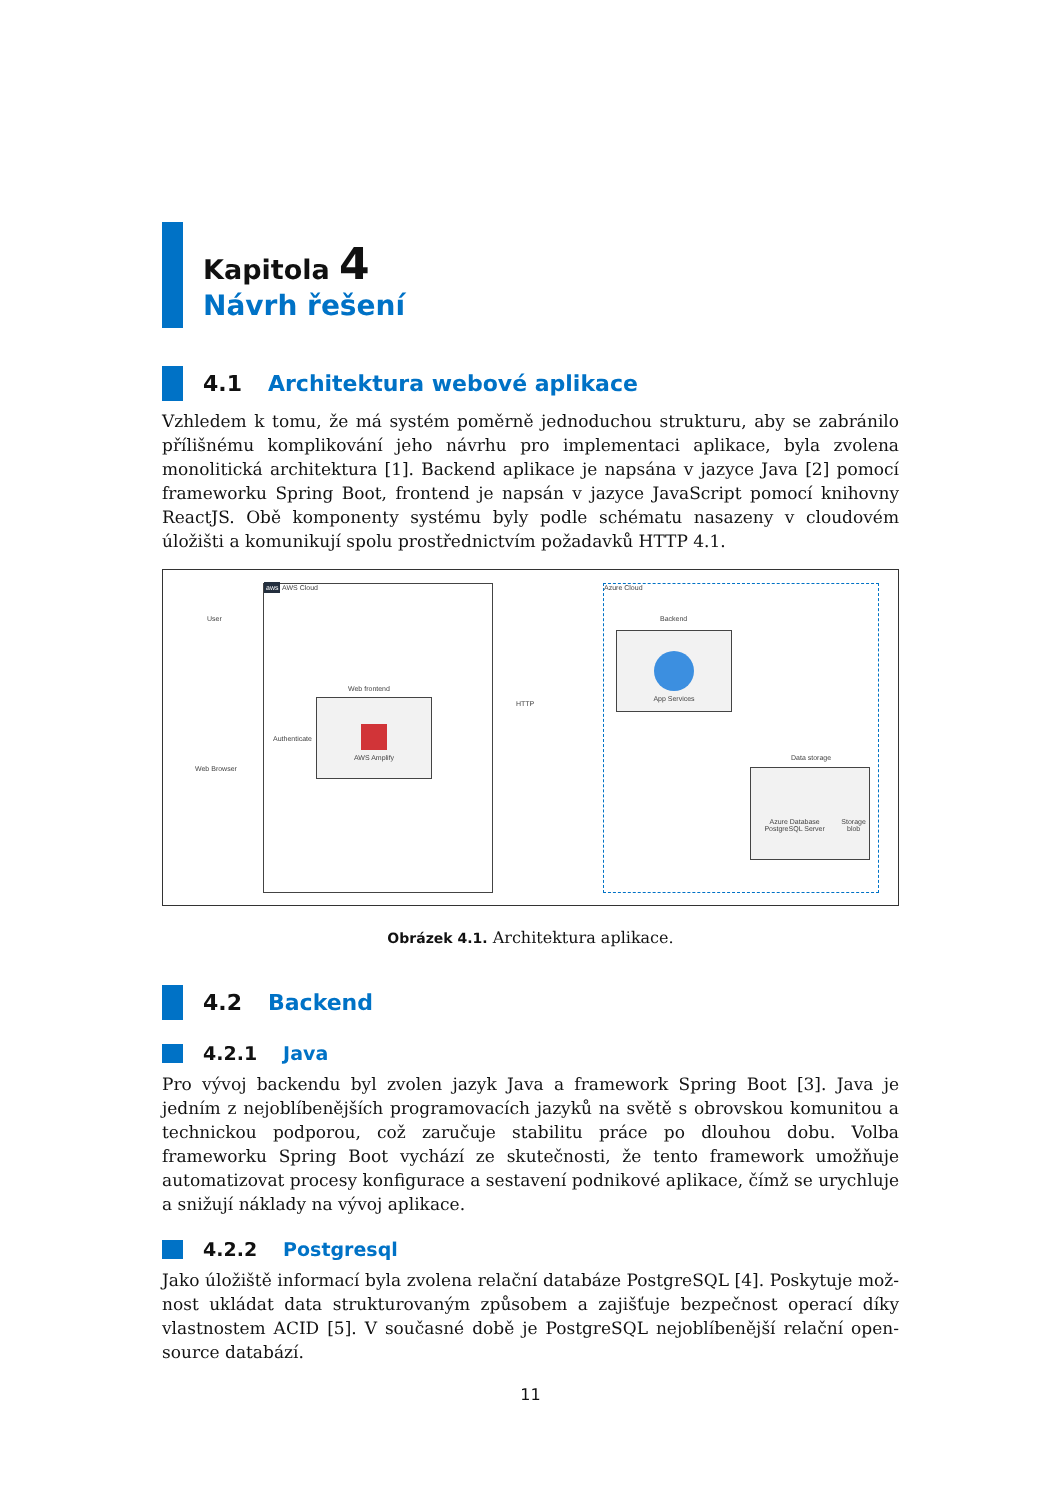Kapitola 4
Návrh řešení
4.1 Architektura webové aplikace
Vzhledem k tomu, že má systém poměrně jednoduchou strukturu, aby se zabránilo příliš­nému komplikování jeho návrhu pro implementaci aplikace, byla zvolena monolitická architektura [1]. Backend aplikace je napsána v jazyce Java [2] pomocí frameworku Spring Boot, frontend je napsán v jazyce JavaScript pomocí knihovny ReactJS. Obě komponenty systému byly podle schématu nasazeny v cloudovém úložišti a komunikují spolu prostřednictvím požadavků HTTP 4.1.
aws AWS Cloud Azure Cloud
User
Web Browser
Authenticate
Web frontend
AWS Amplify HTTP
Backend
App Services
Data storage
Azure Database PostgreSQL Server Storage blob
Obrázek 4.1. Architektura aplikace.
4.2 Backend
4.2.1 Java
Pro vývoj backendu byl zvolen jazyk Java a framework Spring Boot [3]. Java je jedním z nejoblíbenějších programovacích jazyků na světě s obrovskou komunitou a technickou podporou, což zaručuje stabilitu práce po dlouhou dobu. Volba frameworku Spring Boot vychází ze skutečnosti, že tento framework umožňuje automatizovat procesy konfigurace a sestavení podnikové aplikace, čímž se urychluje a snižují náklady na vývoj aplikace.
4.2.2 Postgresql
Jako úložiště informací byla zvolena relační databáze PostgreSQL [4]. Poskytuje mož­nost ukládat data strukturovaným způsobem a zajišťuje bezpečnost operací díky vlast­nostem ACID [5]. V současné době je PostgreSQL nejoblíbenější relační open-source databází.
11